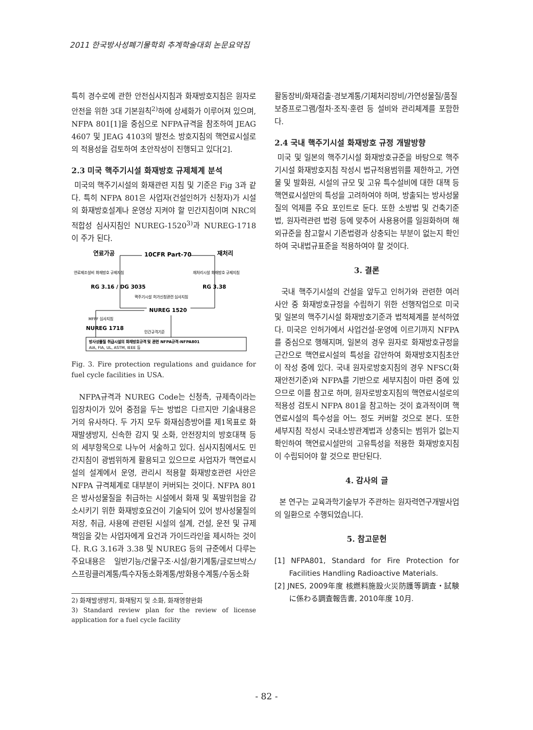2011 한국방사성폐기물학회 추계학술대회 논문요약집
특히 경수로에 관한 안전심사지침과 화재방호지침은 원자로안전을 위한 3대 기본원칙<sup>2)</sup>하에 상세화가 이루어져 있으며, NFPA 801[1]을 중심으로 NFPA규격을 참조하여 JEAG 4607 및 JEAG 4103의 발전소 방호지침의 핵연료시설로의 적용성을 검토하여 초안작성이 진행되고 있다[2].
2.3 미국 핵주기시설 화재방호 규제체계 분석
미국의 핵주기시설의 화재관련 지침 및 기준은 Fig 3과 같다. 특히 NFPA 801은 사업자(건설인허가 신청자)가 시설의 화재방호설계나 운영상 지켜야 할 민간지침이며 NRC의 적합성 심사지침인 NUREG-1520<sup>3)</sup>과 NUREG-1718이 주가 된다.
연료가공
10CFR Part-70
재처리
연료제조설비 화재방호 규제지침
재처리시설 화재방호 규제지침
RG 3.16 / DG 3035
RG 3.38
핵주기시설 허가신청관련 심사지침
NUREG 1520
MFFF 심사지침
NUREG 1718
민간규격기준
방사성물질 취급시설의 화재방호규격 및 관련 NFPA규격-NFPA801
AIA, FIA, UL, ASTM, IEEE 등
Fig. 3. Fire protection regulations and guidance for fuel cycle facilities in USA.
NFPA규격과 NUREG Code는 신청측, 규제측이라는 입장차이가 있어 중점을 두는 방법은 다르지만 기술내용은 거의 유사하다. 두 가지 모두 화재심층방어를 제1목표로 화재발생방지, 신속한 감지 및 소화, 안전장치의 방호대책 등의 세부항목으로 나누어 서술하고 있다. 심사지침에서도 민간지침이 광범위하게 활용되고 있으므로 사업자가 핵연료시설의 설계에서 운영, 관리시 적용할 화재방호관련 사안은 NFPA 규격체계로 대부분이 커버되는 것이다. NFPA 801은 방사성물질을 취급하는 시설에서 화재 및 폭발위험을 감소시키기 위한 화재방호요건이 기술되어 있어 방사성물질의 저장, 취급, 사용에 관련된 시설의 설계, 건설, 운전 및 규제책임을 갖는 사업자에게 요건과 가이드라인을 제시하는 것이다. R.G 3.16과 3.38 및 NUREG 등의 규준에서 다루는 주요내용은 일반기능/건물구조·시설/환기계통/글로브박스/스프링클러계통/특수자동소화계통/방화용수계통/수동소화
2) 화재발생방지, 화재탐지 및 소화, 화재영향완화
3) Standard review plan for the review of license application for a fuel cycle facility
활동장비/화재검출·경보계통/기체처리장비/가연성물질/품질보증프로그램/절차·조직·훈련 등 설비와 관리체계를 포함한다.
2.4 국내 핵주기시설 화재방호 규정 개발방향
미국 및 일본의 핵주기시설 화재방호규준을 바탕으로 핵주기시설 화재방호지침 작성시 법규적용범위를 제한하고, 가연물 및 발화원, 시설의 규모 및 고유 특수설비에 대한 대책 등 핵연료시설만의 특성을 고려하여야 하며, 방출되는 방사성물질의 억제를 주요 포인트로 둔다. 또한 소방법 및 건축기준법, 원자력관련 법령 등에 맞추어 사용용어를 일원화하며 해외규준을 참고할시 기존법령과 상충되는 부분이 없는지 확인하여 국내법규표준을 적용하여야 할 것이다.
3. 결론
국내 핵주기시설의 건설을 앞두고 인허가와 관련한 여러 사안 중 화재방호규정을 수립하기 위한 선행작업으로 미국 및 일본의 핵주기시설 화재방호기준과 법적체계를 분석하였다. 미국은 인허가에서 사업건설·운영에 이르기까지 NFPA를 중심으로 행해지며, 일본의 경우 원자로 화재방호규정을 근간으로 핵연료시설의 특성을 감안하여 화재방호지침초안이 작성 중에 있다. 국내 원자로방호지침의 경우 NFSC(화재안전기준)와 NFPA를 기반으로 세부지침이 마련 중에 있으므로 이를 참고로 하며, 원자로방호지침의 핵연료시설로의 적용성 검토시 NFPA 801을 참고하는 것이 효과적이며 핵연료시설의 특수성을 어느 정도 커버할 것으로 본다. 또한 세부지침 작성시 국내소방관계법과 상충되는 범위가 없는지 확인하여 핵연료시설만의 고유특성을 적용한 화재방호지침이 수립되어야 할 것으로 판단된다.
4. 감사의 글
본 연구는 교육과학기술부가 주관하는 원자력연구개발사업의 일환으로 수행되었습니다.
5. 참고문헌
[1] NFPA801, Standard for Fire Protection for Facilities Handling Radioactive Materials.
[2] JNES, 2009年度 核燃料施設火災防護等調査・試験に係わる調査報告書, 2010年度 10月.
- 82 -